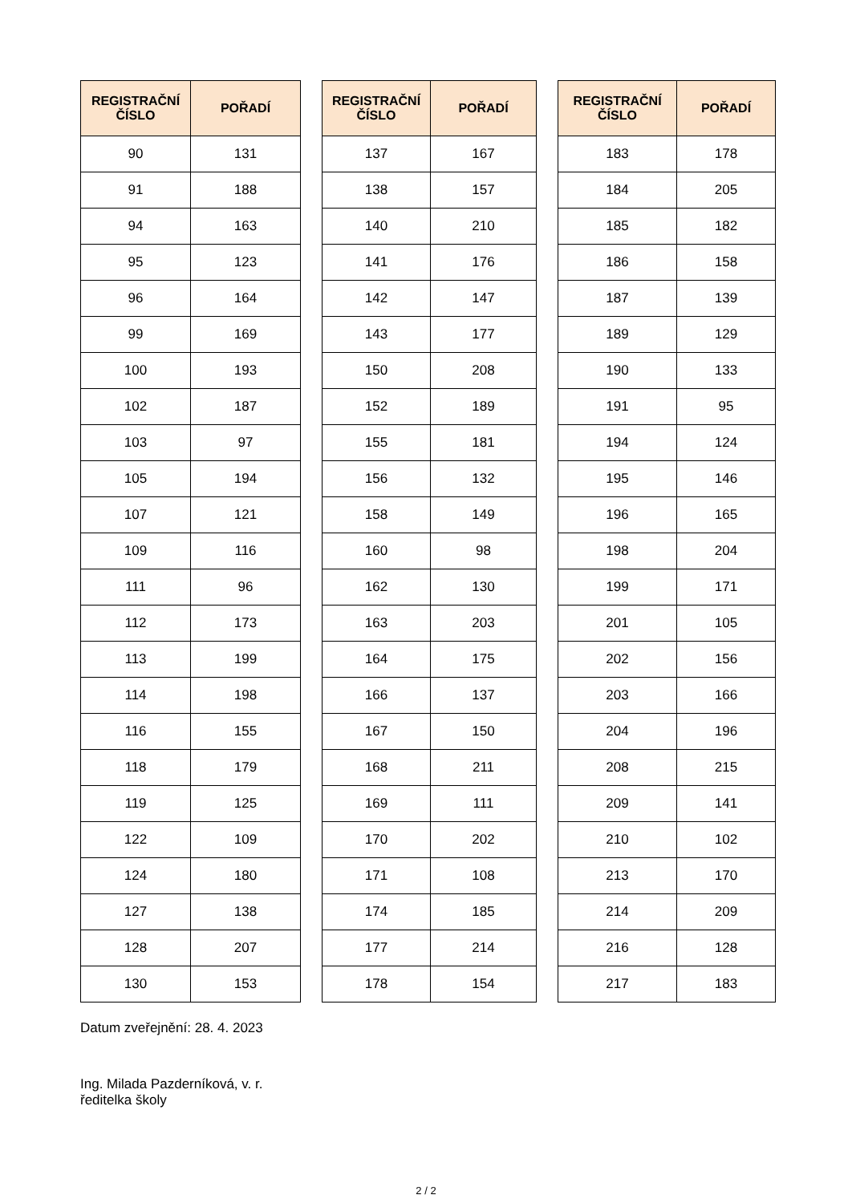| REGISTRAČNÍ ČÍSLO | POŘADÍ |
| --- | --- |
| 90 | 131 |
| 91 | 188 |
| 94 | 163 |
| 95 | 123 |
| 96 | 164 |
| 99 | 169 |
| 100 | 193 |
| 102 | 187 |
| 103 | 97 |
| 105 | 194 |
| 107 | 121 |
| 109 | 116 |
| 111 | 96 |
| 112 | 173 |
| 113 | 199 |
| 114 | 198 |
| 116 | 155 |
| 118 | 179 |
| 119 | 125 |
| 122 | 109 |
| 124 | 180 |
| 127 | 138 |
| 128 | 207 |
| 130 | 153 |
| REGISTRAČNÍ ČÍSLO | POŘADÍ |
| --- | --- |
| 137 | 167 |
| 138 | 157 |
| 140 | 210 |
| 141 | 176 |
| 142 | 147 |
| 143 | 177 |
| 150 | 208 |
| 152 | 189 |
| 155 | 181 |
| 156 | 132 |
| 158 | 149 |
| 160 | 98 |
| 162 | 130 |
| 163 | 203 |
| 164 | 175 |
| 166 | 137 |
| 167 | 150 |
| 168 | 211 |
| 169 | 111 |
| 170 | 202 |
| 171 | 108 |
| 174 | 185 |
| 177 | 214 |
| 178 | 154 |
| REGISTRAČNÍ ČÍSLO | POŘADÍ |
| --- | --- |
| 183 | 178 |
| 184 | 205 |
| 185 | 182 |
| 186 | 158 |
| 187 | 139 |
| 189 | 129 |
| 190 | 133 |
| 191 | 95 |
| 194 | 124 |
| 195 | 146 |
| 196 | 165 |
| 198 | 204 |
| 199 | 171 |
| 201 | 105 |
| 202 | 156 |
| 203 | 166 |
| 204 | 196 |
| 208 | 215 |
| 209 | 141 |
| 210 | 102 |
| 213 | 170 |
| 214 | 209 |
| 216 | 128 |
| 217 | 183 |
Datum zveřejnění: 28. 4. 2023
Ing. Milada Pazderníková, v. r.
ředitelka školy
2 / 2